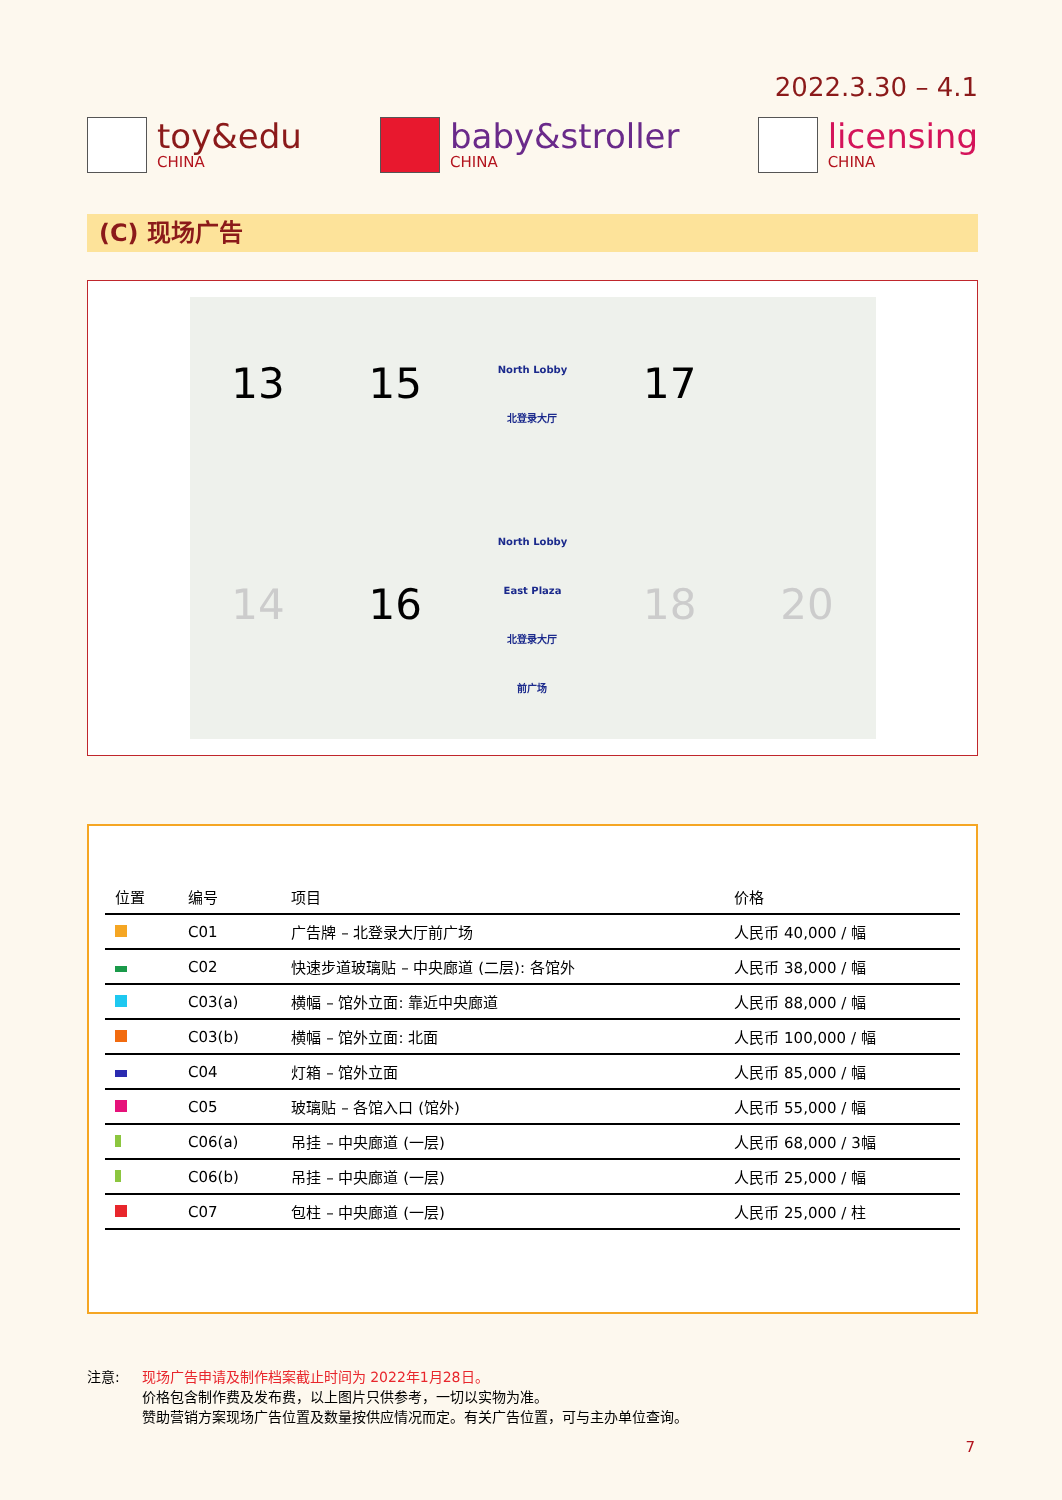2022.3.30 – 4.1
toy&edu
CHINA
baby&stroller
CHINA
licensing
CHINA
(C) 现场广告
13
15
North Lobby
北登录大厅
17
14
16
North Lobby
East Plaza
北登录大厅
前广场
18
20
| 位置 | 编号 | 项目 | 价格 |
| --- | --- | --- | --- |
| | C01 | 广告牌 – 北登录大厅前广场 | 人民币 40,000 / 幅 |
| | C02 | 快速步道玻璃贴 – 中央廊道 (二层): 各馆外 | 人民币 38,000 / 幅 |
| | C03(a) | 横幅 – 馆外立面: 靠近中央廊道 | 人民币 88,000 / 幅 |
| | C03(b) | 横幅 – 馆外立面: 北面 | 人民币 100,000 / 幅 |
| | C04 | 灯箱 – 馆外立面 | 人民币 85,000 / 幅 |
| | C05 | 玻璃贴 – 各馆入口 (馆外) | 人民币 55,000 / 幅 |
| | C06(a) | 吊挂 – 中央廊道 (一层) | 人民币 68,000 / 3幅 |
| | C06(b) | 吊挂 – 中央廊道 (一层) | 人民币 25,000 / 幅 |
| | C07 | 包柱 – 中央廊道 (一层) | 人民币 25,000 / 柱 |
注意: 现场广告申请及制作档案截止时间为 2022年1月28日。
价格包含制作费及发布费，以上图片只供参考，一切以实物为准。
赞助营销方案现场广告位置及数量按供应情况而定。有关广告位置，可与主办单位查询。
7